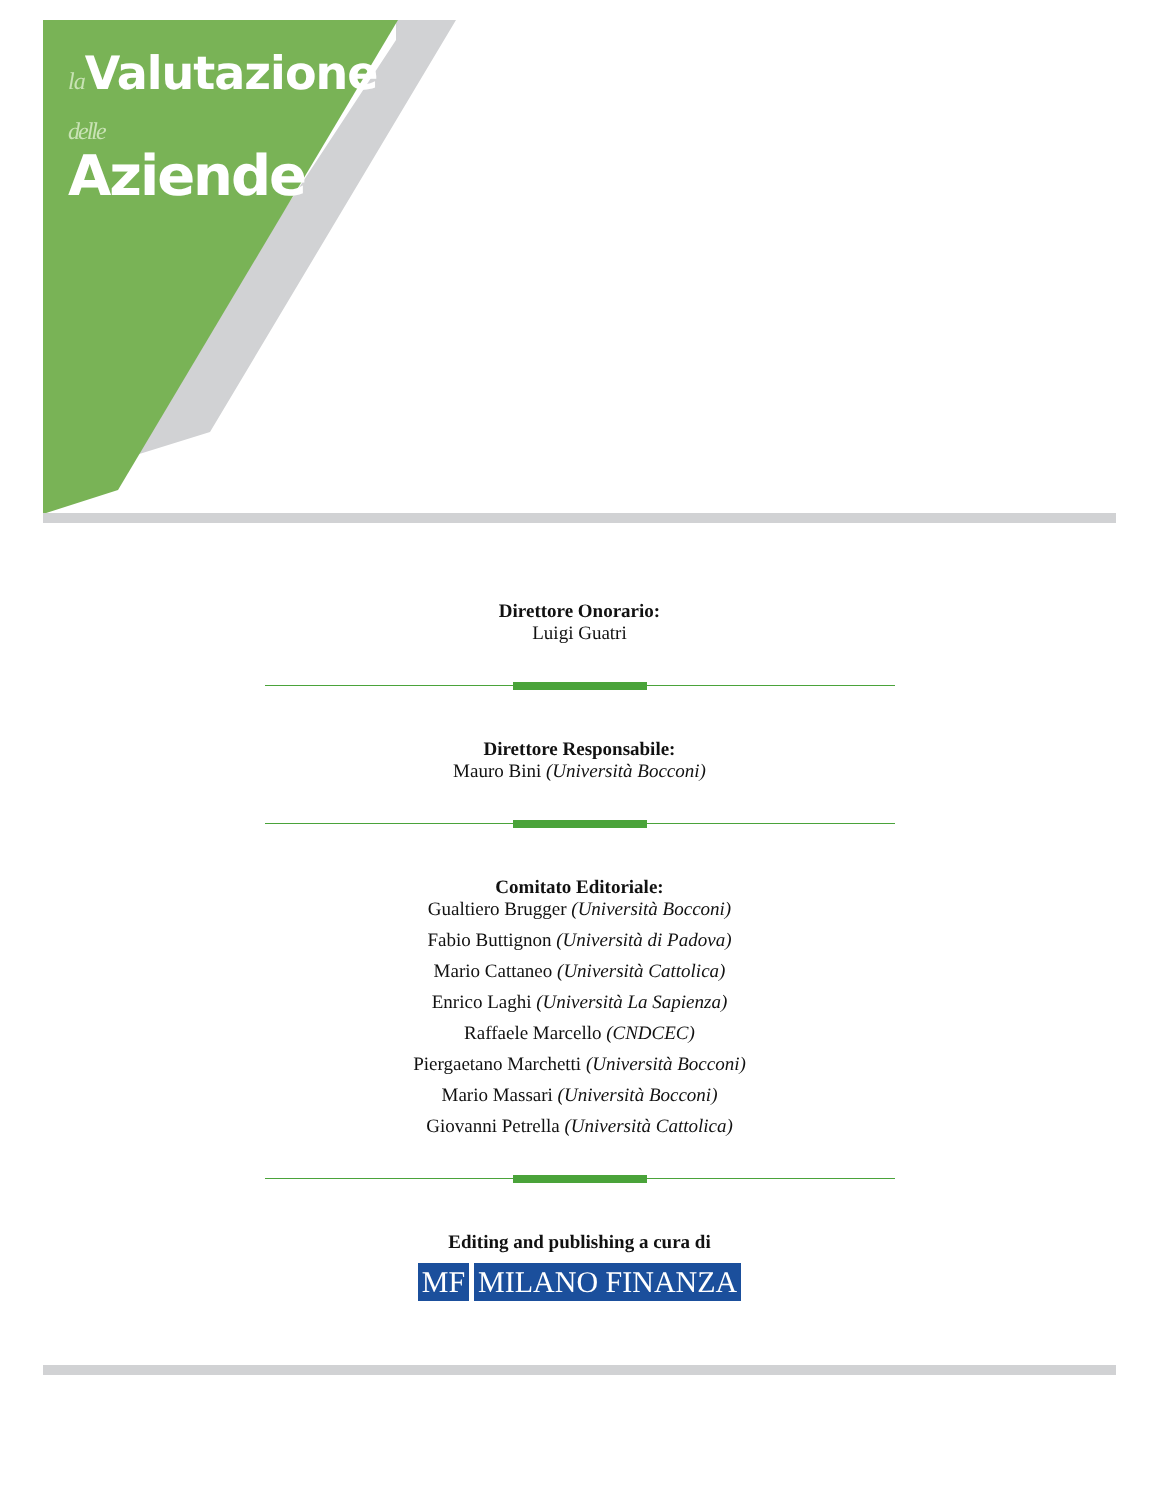la Valutazione
delle
Aziende
Direttore Onorario:
Luigi Guatri
Direttore Responsabile:
Mauro Bini (Università Bocconi)
Comitato Editoriale:
Gualtiero Brugger (Università Bocconi)
Fabio Buttignon (Università di Padova)
Mario Cattaneo (Università Cattolica)
Enrico Laghi (Università La Sapienza)
Raffaele Marcello (CNDCEC)
Piergaetano Marchetti (Università Bocconi)
Mario Massari (Università Bocconi)
Giovanni Petrella (Università Cattolica)
Editing and publishing a cura di
MF MILANO FINANZA